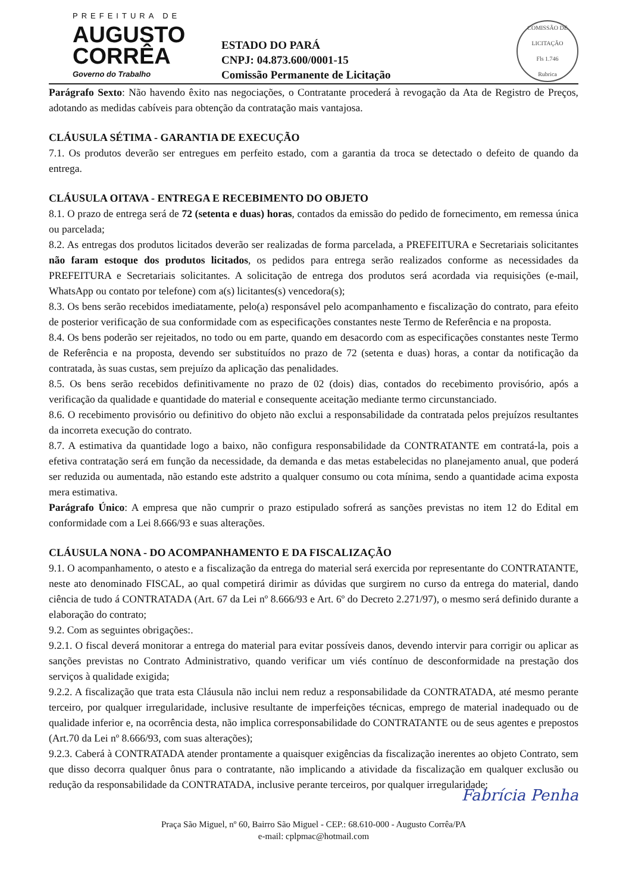PREFEITURA DE
AUGUSTO
CORRÊA
Governo do Trabalho
ESTADO DO PARÁ
CNPJ: 04.873.600/0001-15
Comissão Permanente de Licitação
COMISSÃO DE LICITAÇÃO
Fls 1.746
Rubrica
Parágrafo Sexto: Não havendo êxito nas negociações, o Contratante procederá à revogação da Ata de Registro de Preços, adotando as medidas cabíveis para obtenção da contratação mais vantajosa.
CLÁUSULA SÉTIMA - GARANTIA DE EXECUÇÃO
7.1. Os produtos deverão ser entregues em perfeito estado, com a garantia da troca se detectado o defeito de quando da entrega.
CLÁUSULA OITAVA - ENTREGA E RECEBIMENTO DO OBJETO
8.1. O prazo de entrega será de 72 (setenta e duas) horas, contados da emissão do pedido de fornecimento, em remessa única ou parcelada;
8.2. As entregas dos produtos licitados deverão ser realizadas de forma parcelada, a PREFEITURA e Secretariais solicitantes não faram estoque dos produtos licitados, os pedidos para entrega serão realizados conforme as necessidades da PREFEITURA e Secretariais solicitantes. A solicitação de entrega dos produtos será acordada via requisições (e-mail, WhatsApp ou contato por telefone) com a(s) licitantes(s) vencedora(s);
8.3. Os bens serão recebidos imediatamente, pelo(a) responsável pelo acompanhamento e fiscalização do contrato, para efeito de posterior verificação de sua conformidade com as especificações constantes neste Termo de Referência e na proposta.
8.4. Os bens poderão ser rejeitados, no todo ou em parte, quando em desacordo com as especificações constantes neste Termo de Referência e na proposta, devendo ser substituídos no prazo de 72 (setenta e duas) horas, a contar da notificação da contratada, às suas custas, sem prejuízo da aplicação das penalidades.
8.5. Os bens serão recebidos definitivamente no prazo de 02 (dois) dias, contados do recebimento provisório, após a verificação da qualidade e quantidade do material e consequente aceitação mediante termo circunstanciado.
8.6. O recebimento provisório ou definitivo do objeto não exclui a responsabilidade da contratada pelos prejuízos resultantes da incorreta execução do contrato.
8.7. A estimativa da quantidade logo a baixo, não configura responsabilidade da CONTRATANTE em contratá-la, pois a efetiva contratação será em função da necessidade, da demanda e das metas estabelecidas no planejamento anual, que poderá ser reduzida ou aumentada, não estando este adstrito a qualquer consumo ou cota mínima, sendo a quantidade acima exposta mera estimativa.
Parágrafo Único: A empresa que não cumprir o prazo estipulado sofrerá as sanções previstas no item 12 do Edital em conformidade com a Lei 8.666/93 e suas alterações.
CLÁUSULA NONA - DO ACOMPANHAMENTO E DA FISCALIZAÇÃO
9.1. O acompanhamento, o atesto e a fiscalização da entrega do material será exercida por representante do CONTRATANTE, neste ato denominado FISCAL, ao qual competirá dirimir as dúvidas que surgirem no curso da entrega do material, dando ciência de tudo á CONTRATADA (Art. 67 da Lei nº 8.666/93 e Art. 6º do Decreto 2.271/97), o mesmo será definido durante a elaboração do contrato;
9.2. Com as seguintes obrigações:.
9.2.1. O fiscal deverá monitorar a entrega do material para evitar possíveis danos, devendo intervir para corrigir ou aplicar as sanções previstas no Contrato Administrativo, quando verificar um viés contínuo de desconformidade na prestação dos serviços à qualidade exigida;
9.2.2. A fiscalização que trata esta Cláusula não inclui nem reduz a responsabilidade da CONTRATADA, até mesmo perante terceiro, por qualquer irregularidade, inclusive resultante de imperfeições técnicas, emprego de material inadequado ou de qualidade inferior e, na ocorrência desta, não implica corresponsabilidade do CONTRATANTE ou de seus agentes e prepostos (Art.70 da Lei nº 8.666/93, com suas alterações);
9.2.3. Caberá à CONTRATADA atender prontamente a quaisquer exigências da fiscalização inerentes ao objeto Contrato, sem que disso decorra qualquer ônus para o contratante, não implicando a atividade da fiscalização em qualquer exclusão ou redução da responsabilidade da CONTRATADA, inclusive perante terceiros, por qualquer irregularidade;
Fabrícia Penha
Praça São Miguel, nº 60, Bairro São Miguel - CEP.: 68.610-000 - Augusto Corrêa/PA
e-mail: cplpmac@hotmail.com